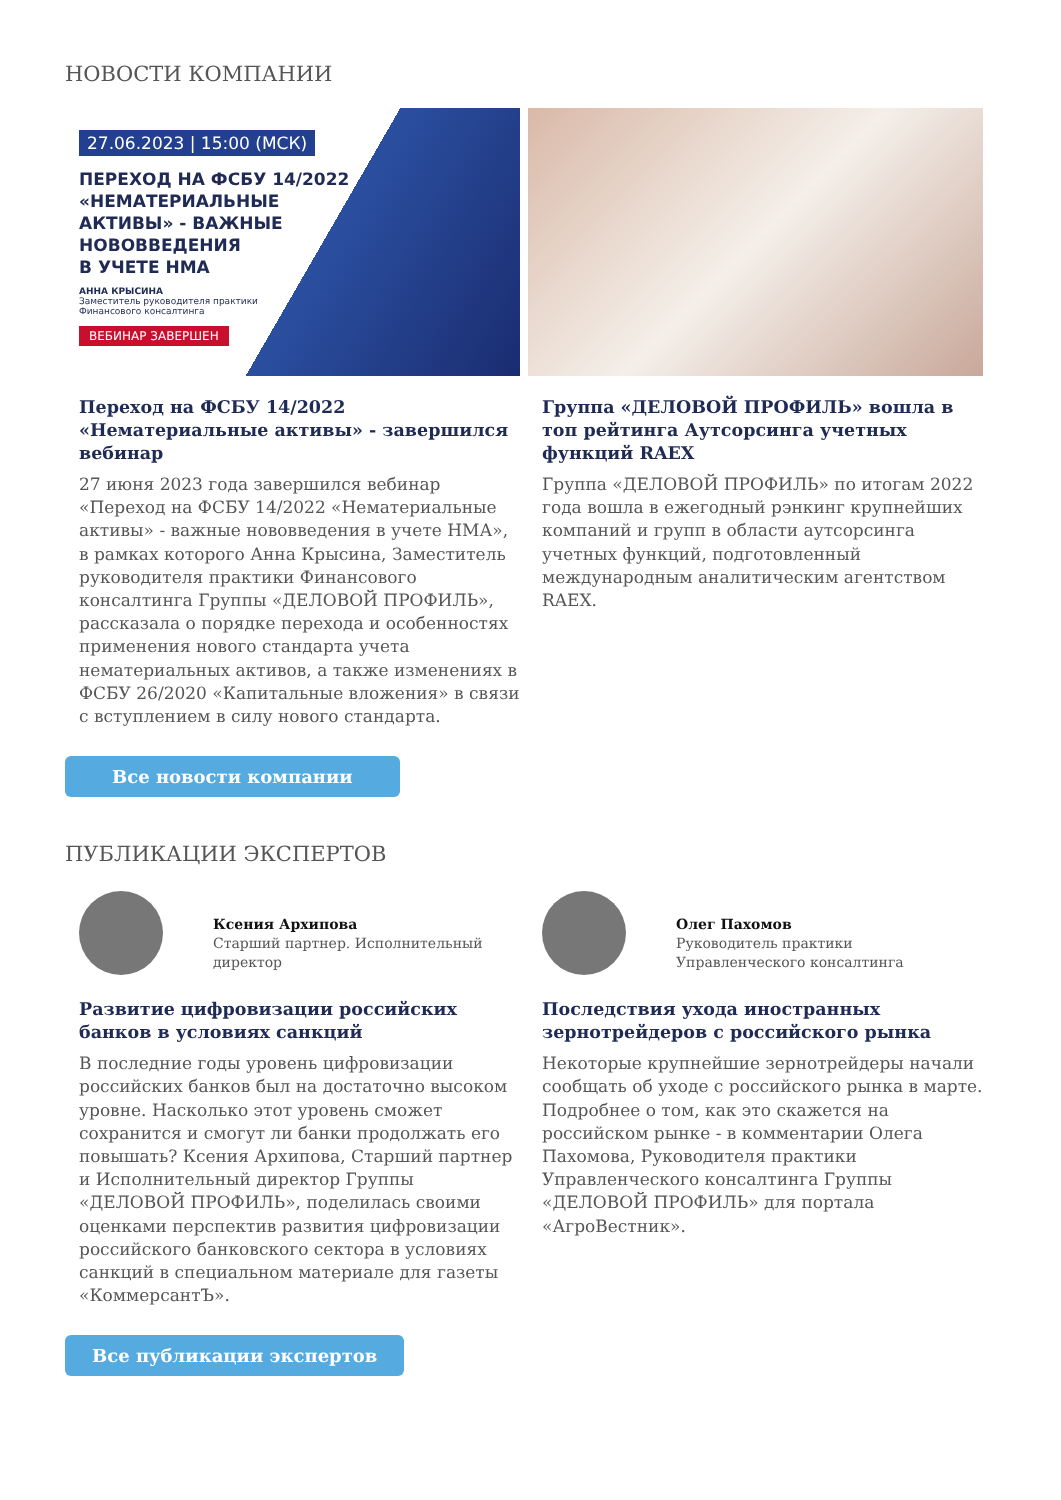НОВОСТИ КОМПАНИИ
27.06.2023 | 15:00 (МСК)
ПЕРЕХОД НА ФСБУ 14/2022
«НЕМАТЕРИАЛЬНЫЕ
АКТИВЫ» - ВАЖНЫЕ
НОВОВВЕДЕНИЯ
В УЧЕТЕ НМА
АННА КРЫСИНА
Заместитель руководителя практики
Финансового консалтинга
ВЕБИНАР ЗАВЕРШЕН
Переход на ФСБУ 14/2022 «Нематериальные активы» - завершился вебинар
27 июня 2023 года завершился вебинар «Переход на ФСБУ 14/2022 «Нематериальные активы» - важные нововведения в учете НМА», в рамках которого Анна Крысина, Заместитель руководителя практики Финансового консалтинга Группы «ДЕЛОВОЙ ПРОФИЛЬ», рассказала о порядке перехода и особенностях применения нового стандарта учета нематериальных активов, а также изменениях в ФСБУ 26/2020 «Капитальные вложения» в связи с вступлением в силу нового стандарта.
Группа «ДЕЛОВОЙ ПРОФИЛЬ» вошла в топ рейтинга Аутсорсинга учетных функций RAEX
Группа «ДЕЛОВОЙ ПРОФИЛЬ» по итогам 2022 года вошла в ежегодный рэнкинг крупнейших компаний и групп в области аутсорсинга учетных функций, подготовленный международным аналитическим агентством RAEX.
Все новости компании
ПУБЛИКАЦИИ ЭКСПЕРТОВ
Ксения Архипова
Старший партнер. Исполнительный директор
Развитие цифровизации российских банков в условиях санкций
В последние годы уровень цифровизации российских банков был на достаточно высоком уровне. Насколько этот уровень сможет сохранится и смогут ли банки продолжать его повышать? Ксения Архипова, Старший партнер и Исполнительный директор Группы «ДЕЛОВОЙ ПРОФИЛЬ», поделилась своими оценками перспектив развития цифровизации российского банковского сектора в условиях санкций в специальном материале для газеты «КоммерсантЪ».
Олег Пахомов
Руководитель практики Управленческого консалтинга
Последствия ухода иностранных зернотрейдеров с российского рынка
Некоторые крупнейшие зернотрейдеры начали сообщать об уходе с российского рынка в марте. Подробнее о том, как это скажется на российском рынке - в комментарии Олега Пахомова, Руководителя практики Управленческого консалтинга Группы «ДЕЛОВОЙ ПРОФИЛЬ» для портала «АгроВестник».
Все публикации экспертов